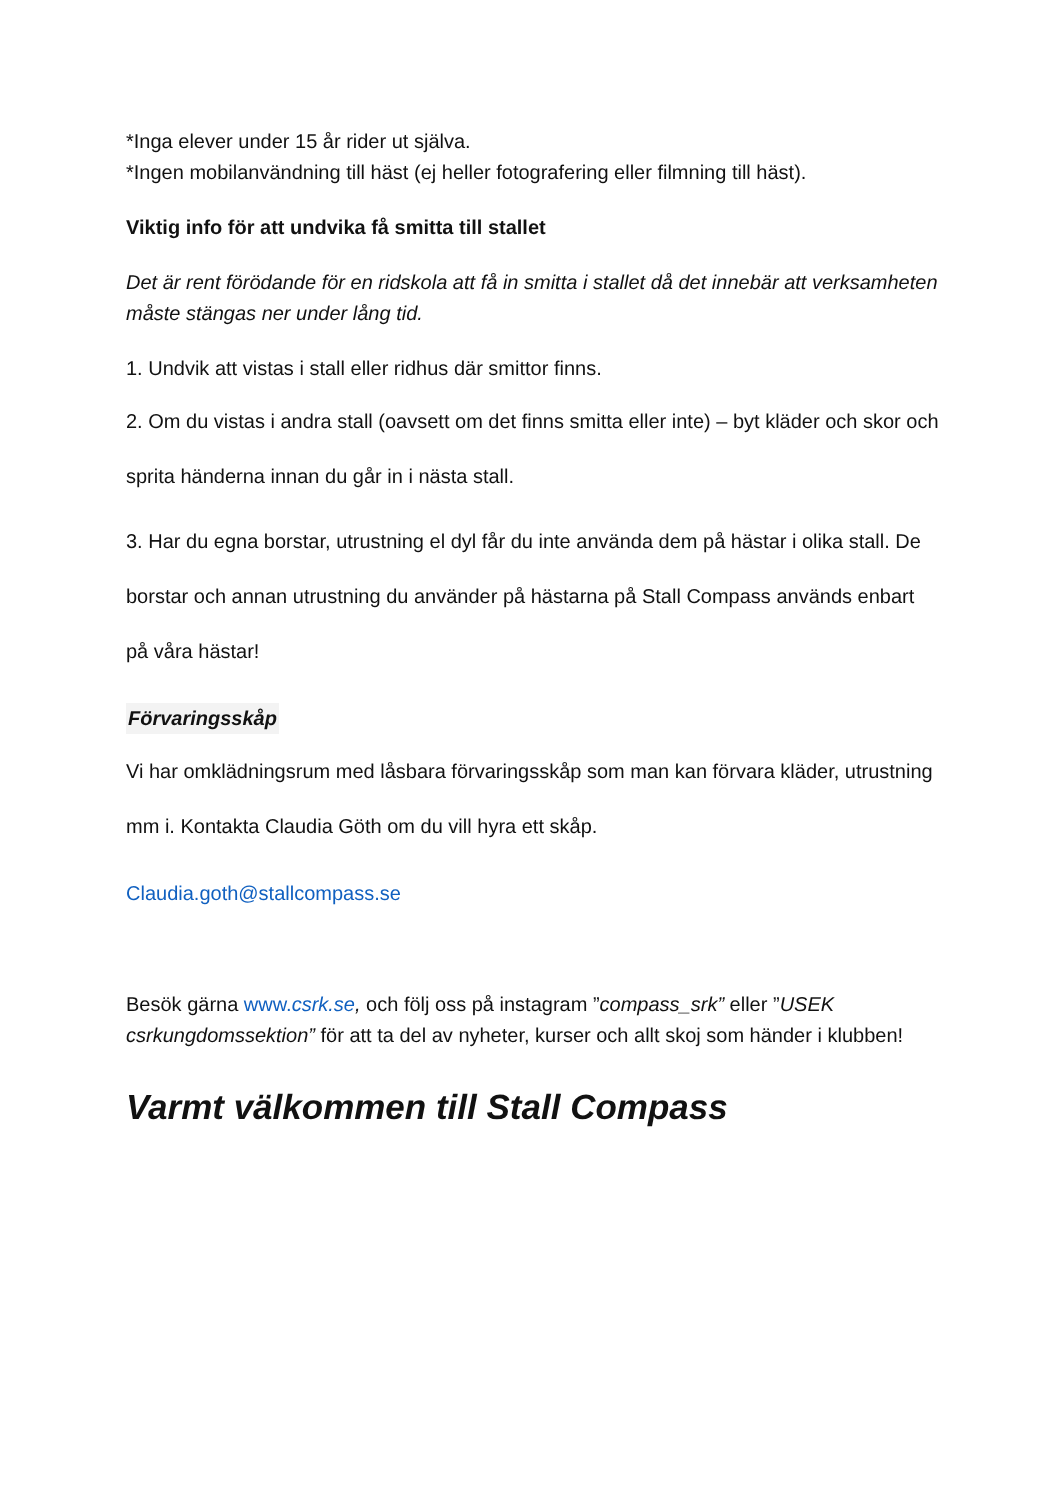*Inga elever under 15 år rider ut själva.
*Ingen mobilanvändning till häst (ej heller fotografering eller filmning till häst).
Viktig info för att undvika få smitta till stallet
Det är rent förödande för en ridskola att få in smitta i stallet då det innebär att verksamheten måste stängas ner under lång tid.
1. Undvik att vistas i stall eller ridhus där smittor finns.
2. Om du vistas i andra stall (oavsett om det finns smitta eller inte) – byt kläder och skor och sprita händerna innan du går in i nästa stall.
3. Har du egna borstar, utrustning el dyl får du inte använda dem på hästar i olika stall. De borstar och annan utrustning du använder på hästarna på Stall Compass används enbart på våra hästar!
Förvaringsskåp
Vi har omklädningsrum med låsbara förvaringsskåp som man kan förvara kläder, utrustning mm i. Kontakta Claudia Göth om du vill hyra ett skåp.
Claudia.goth@stallcompass.se
Besök gärna www.csrk.se, och följ oss på instagram ”compass_srk” eller ”USEK csrkungdomssektion” för att ta del av nyheter, kurser och allt skoj som händer i klubben!
Varmt välkommen till Stall Compass